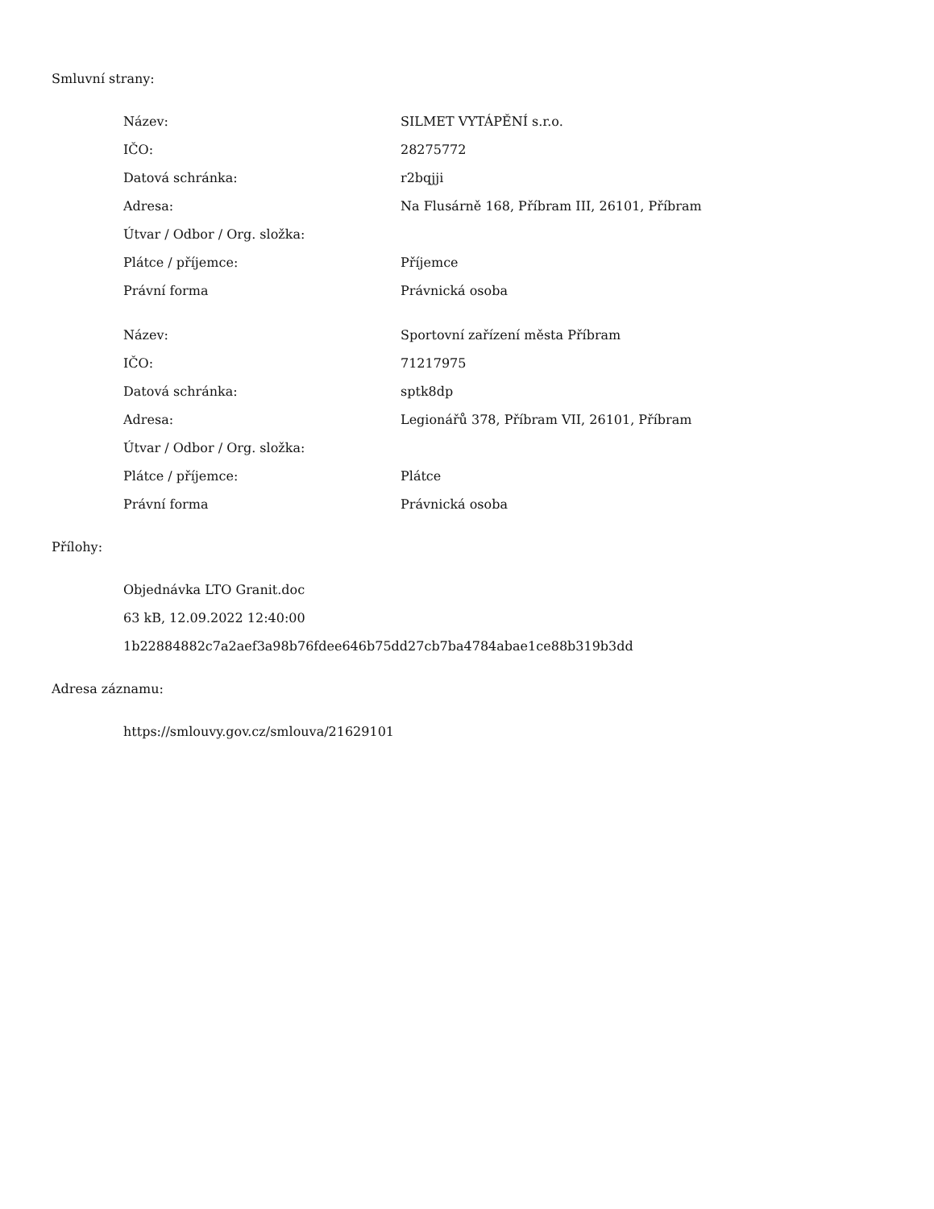Smluvní strany:
| Název: | SILMET VYTÁPĚNÍ s.r.o. |
| IČO: | 28275772 |
| Datová schránka: | r2bqjji |
| Adresa: | Na Flusárně 168, Příbram III, 26101, Příbram |
| Útvar / Odbor / Org. složka: | |
| Plátce / příjemce: | Příjemce |
| Právní forma | Právnická osoba |
| Název: | Sportovní zařízení města Příbram |
| IČO: | 71217975 |
| Datová schránka: | sptk8dp |
| Adresa: | Legionářů 378, Příbram VII, 26101, Příbram |
| Útvar / Odbor / Org. složka: | |
| Plátce / příjemce: | Plátce |
| Právní forma | Právnická osoba |
Přílohy:
Objednávka LTO Granit.doc
63 kB, 12.09.2022 12:40:00
1b22884882c7a2aef3a98b76fdee646b75dd27cb7ba4784abae1ce88b319b3dd
Adresa záznamu:
https://smlouvy.gov.cz/smlouva/21629101